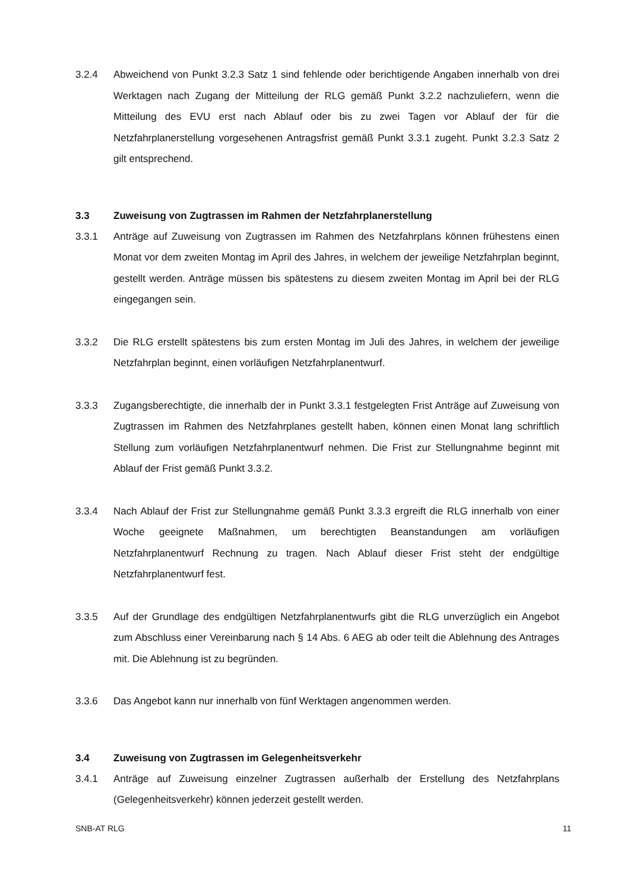3.2.4 Abweichend von Punkt 3.2.3 Satz 1 sind fehlende oder berichtigende Angaben innerhalb von drei Werktagen nach Zugang der Mitteilung der RLG gemäß Punkt 3.2.2 nachzuliefern, wenn die Mitteilung des EVU erst nach Ablauf oder bis zu zwei Tagen vor Ablauf der für die Netzfahrplanerstellung vorgesehenen Antragsfrist gemäß Punkt 3.3.1 zugeht. Punkt 3.2.3 Satz 2 gilt entsprechend.
3.3 Zuweisung von Zugtrassen im Rahmen der Netzfahrplanerstellung
3.3.1 Anträge auf Zuweisung von Zugtrassen im Rahmen des Netzfahrplans können frühestens einen Monat vor dem zweiten Montag im April des Jahres, in welchem der jeweilige Netzfahrplan beginnt, gestellt werden. Anträge müssen bis spätestens zu diesem zweiten Montag im April bei der RLG eingegangen sein.
3.3.2 Die RLG erstellt spätestens bis zum ersten Montag im Juli des Jahres, in welchem der jeweilige Netzfahrplan beginnt, einen vorläufigen Netzfahrplanentwurf.
3.3.3 Zugangsberechtigte, die innerhalb der in Punkt 3.3.1 festgelegten Frist Anträge auf Zuweisung von Zugtrassen im Rahmen des Netzfahrplanes gestellt haben, können einen Monat lang schriftlich Stellung zum vorläufigen Netzfahrplanentwurf nehmen. Die Frist zur Stellungnahme beginnt mit Ablauf der Frist gemäß Punkt 3.3.2.
3.3.4 Nach Ablauf der Frist zur Stellungnahme gemäß Punkt 3.3.3 ergreift die RLG innerhalb von einer Woche geeignete Maßnahmen, um berechtigten Beanstandungen am vorläufigen Netzfahrplanentwurf Rechnung zu tragen. Nach Ablauf dieser Frist steht der endgültige Netzfahrplanentwurf fest.
3.3.5 Auf der Grundlage des endgültigen Netzfahrplanentwurfs gibt die RLG unverzüglich ein Angebot zum Abschluss einer Vereinbarung nach § 14 Abs. 6 AEG ab oder teilt die Ablehnung des Antrages mit. Die Ablehnung ist zu begründen.
3.3.6 Das Angebot kann nur innerhalb von fünf Werktagen angenommen werden.
3.4 Zuweisung von Zugtrassen im Gelegenheitsverkehr
3.4.1 Anträge auf Zuweisung einzelner Zugtrassen außerhalb der Erstellung des Netzfahrplans (Gelegenheitsverkehr) können jederzeit gestellt werden.
SNB-AT RLG 11